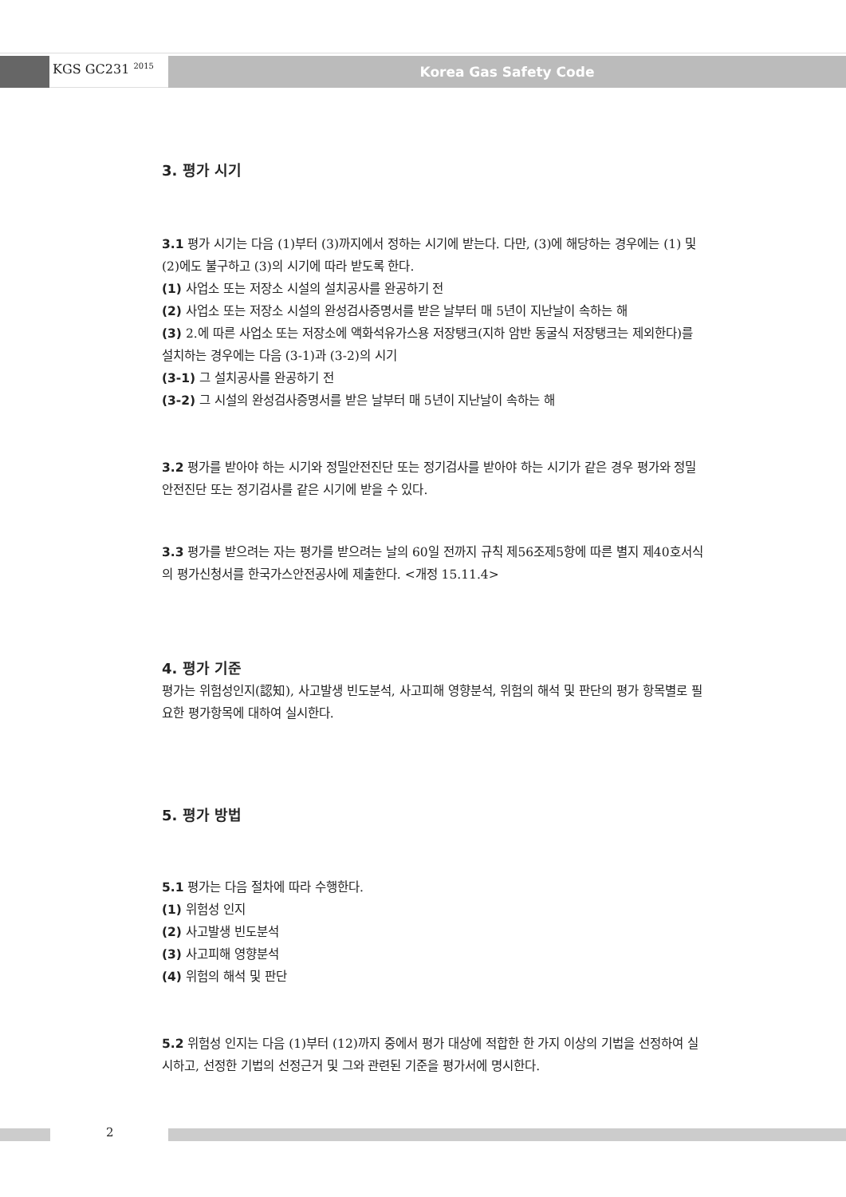KGS GC231 <sup>2015</sup> Korea Gas Safety Code
3. 평가 시기
3.1 평가 시기는 다음 (1)부터 (3)까지에서 정하는 시기에 받는다. 다만, (3)에 해당하는 경우에는 (1) 및 (2)에도 불구하고 (3)의 시기에 따라 받도록 한다.
(1) 사업소 또는 저장소 시설의 설치공사를 완공하기 전
(2) 사업소 또는 저장소 시설의 완성검사증명서를 받은 날부터 매 5년이 지난날이 속하는 해
(3) 2.에 따른 사업소 또는 저장소에 액화석유가스용 저장탱크(지하 암반 동굴식 저장탱크는 제외한다)를 설치하는 경우에는 다음 (3-1)과 (3-2)의 시기
(3-1) 그 설치공사를 완공하기 전
(3-2) 그 시설의 완성검사증명서를 받은 날부터 매 5년이 지난날이 속하는 해
3.2 평가를 받아야 하는 시기와 정밀안전진단 또는 정기검사를 받아야 하는 시기가 같은 경우 평가와 정밀안전진단 또는 정기검사를 같은 시기에 받을 수 있다.
3.3 평가를 받으려는 자는 평가를 받으려는 날의 60일 전까지 규칙 제56조제5항에 따른 별지 제40호서식의 평가신청서를 한국가스안전공사에 제출한다. <개정 15.11.4>
4. 평가 기준
평가는 위험성인지(認知), 사고발생 빈도분석, 사고피해 영향분석, 위험의 해석 및 판단의 평가 항목별로 필요한 평가항목에 대하여 실시한다.
5. 평가 방법
5.1 평가는 다음 절차에 따라 수행한다.
(1) 위험성 인지
(2) 사고발생 빈도분석
(3) 사고피해 영향분석
(4) 위험의 해석 및 판단
5.2 위험성 인지는 다음 (1)부터 (12)까지 중에서 평가 대상에 적합한 한 가지 이상의 기법을 선정하여 실시하고, 선정한 기법의 선정근거 및 그와 관련된 기준을 평가서에 명시한다.
2